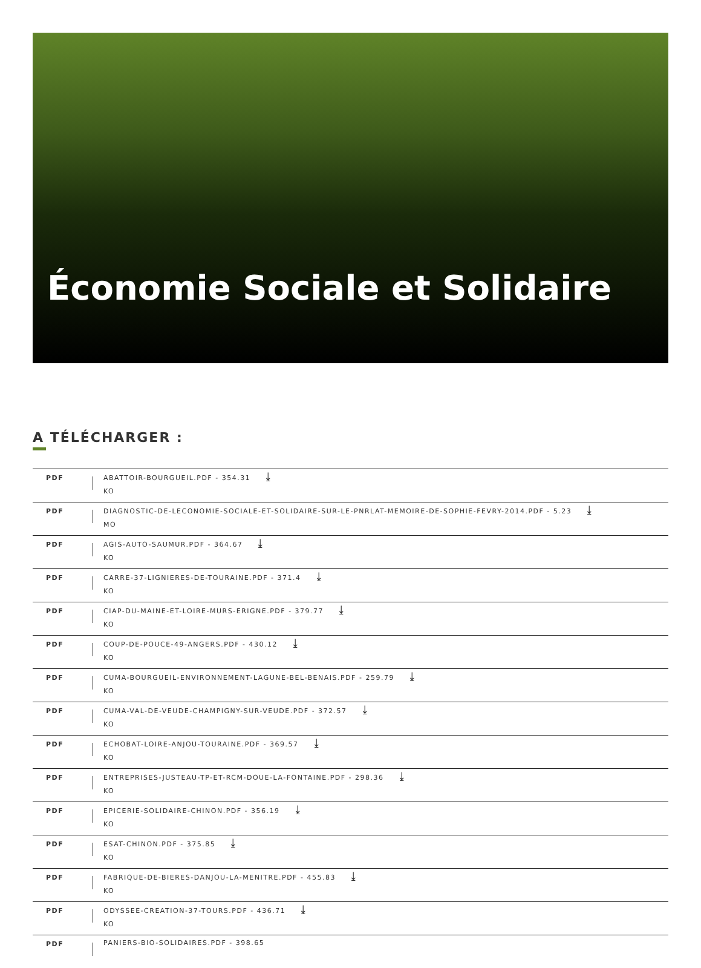Économie Sociale et Solidaire
A TÉLÉCHARGER :
| PDF | | ABATTOIR-BOURGUEIL.PDF - 354.31 ⤓ KO |
| PDF | | DIAGNOSTIC-DE-LECONOMIE-SOCIALE-ET-SOLIDAIRE-SUR-LE-PNRLAT-MEMOIRE-DE-SOPHIE-FEVRY-2014.PDF - 5.23 ⤓ MO |
| PDF | | AGIS-AUTO-SAUMUR.PDF - 364.67 ⤓ KO |
| PDF | | CARRE-37-LIGNIERES-DE-TOURAINE.PDF - 371.4 ⤓ KO |
| PDF | | CIAP-DU-MAINE-ET-LOIRE-MURS-ERIGNE.PDF - 379.77 ⤓ KO |
| PDF | | COUP-DE-POUCE-49-ANGERS.PDF - 430.12 ⤓ KO |
| PDF | | CUMA-BOURGUEIL-ENVIRONNEMENT-LAGUNE-BEL-BENAIS.PDF - 259.79 ⤓ KO |
| PDF | | CUMA-VAL-DE-VEUDE-CHAMPIGNY-SUR-VEUDE.PDF - 372.57 ⤓ KO |
| PDF | | ECHOBAT-LOIRE-ANJOU-TOURAINE.PDF - 369.57 ⤓ KO |
| PDF | | ENTREPRISES-JUSTEAU-TP-ET-RCM-DOUE-LA-FONTAINE.PDF - 298.36 ⤓ KO |
| PDF | | EPICERIE-SOLIDAIRE-CHINON.PDF - 356.19 ⤓ KO |
| PDF | | ESAT-CHINON.PDF - 375.85 ⤓ KO |
| PDF | | FABRIQUE-DE-BIERES-DANJOU-LA-MENITRE.PDF - 455.83 ⤓ KO |
| PDF | | ODYSSEE-CREATION-37-TOURS.PDF - 436.71 ⤓ KO |
| PDF | | PANIERS-BIO-SOLIDAIRES.PDF - 398.65 |